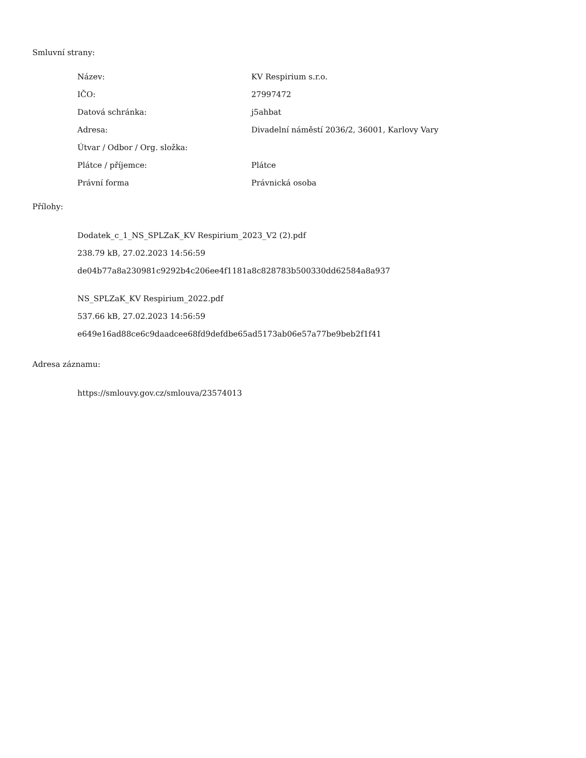Smluvní strany:
| Název: | KV Respirium s.r.o. |
| IČO: | 27997472 |
| Datová schránka: | j5ahbat |
| Adresa: | Divadelní náměstí 2036/2, 36001, Karlovy Vary |
| Útvar / Odbor / Org. složka: | |
| Plátce / příjemce: | Plátce |
| Právní forma | Právnická osoba |
Přílohy:
Dodatek_c_1_NS_SPLZaK_KV Respirium_2023_V2 (2).pdf
238.79 kB, 27.02.2023 14:56:59
de04b77a8a230981c9292b4c206ee4f1181a8c828783b500330dd62584a8a937
NS_SPLZaK_KV Respirium_2022.pdf
537.66 kB, 27.02.2023 14:56:59
e649e16ad88ce6c9daadcee68fd9defdbe65ad5173ab06e57a77be9beb2f1f41
Adresa záznamu:
https://smlouvy.gov.cz/smlouva/23574013